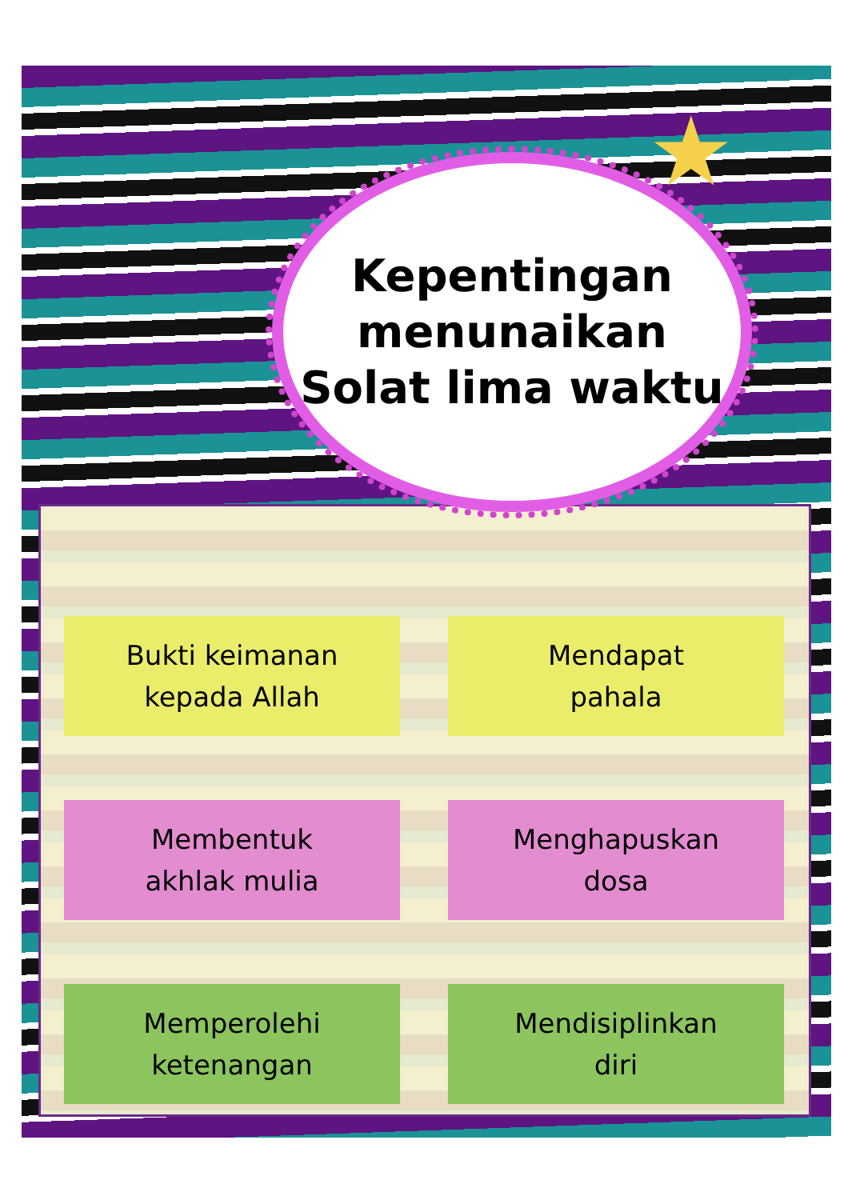★
Kepentingan
menunaikan
Solat lima waktu
Bukti keimanan
kepada Allah
Mendapat
pahala
Membentuk
akhlak mulia
Menghapuskan
dosa
Memperolehi
ketenangan
Mendisiplinkan
diri